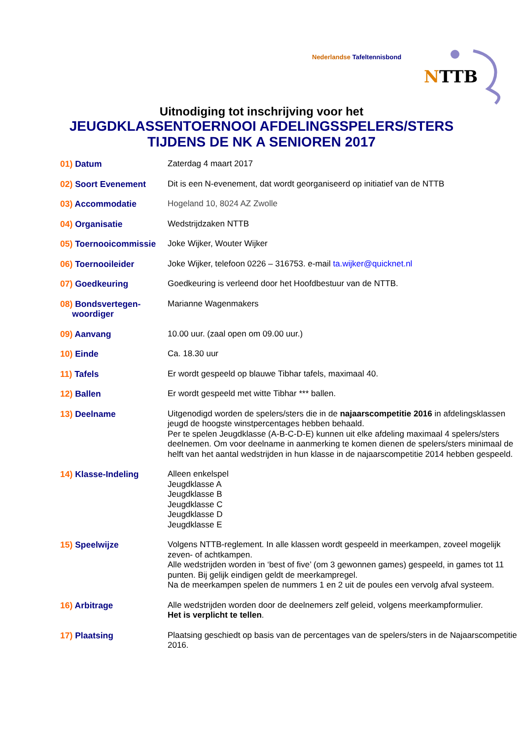Nederlandse Tafeltennisbond
NTTB
Uitnodiging tot inschrijving voor het
JEUGDKLASSENTOERNOOI AFDELINGSSPELERS/STERS
TIJDENS DE NK A SENIOREN 2017
01) Datum Zaterdag 4 maart 2017
02) Soort Evenement Dit is een N-evenement, dat wordt georganiseerd op initiatief van de NTTB
03) Accommodatie Hogeland 10, 8024 AZ Zwolle
04) Organisatie Wedstrijdzaken NTTB
05) Toernooicommissie
Joke Wijker, Wouter Wijker
06) Toernooileider Joke Wijker, telefoon 0226 – 316753. e-mail ta.wijker@quicknet.nl
07) Goedkeuring Goedkeuring is verleend door het Hoofdbestuur van de NTTB.
08) Bondsvertegen-
woordiger
Marianne Wagenmakers
09) Aanvang 10.00 uur. (zaal open om 09.00 uur.)
10) Einde Ca. 18.30 uur
11) Tafels Er wordt gespeeld op blauwe Tibhar tafels, maximaal 40.
12) Ballen Er wordt gespeeld met witte Tibhar *** ballen.
13) Deelname Uitgenodigd worden de spelers/sters die in de najaarscompetitie 2016 in afdelingsklassen jeugd de hoogste winstpercentages hebben behaald.
Per te spelen Jeugdklasse (A-B-C-D-E) kunnen uit elke afdeling maximaal 4 spelers/sters deelnemen. Om voor deelname in aanmerking te komen dienen de spelers/sters minimaal de helft van het aantal wedstrijden in hun klasse in de najaarscompetitie 2014 hebben gespeeld.
14) Klasse-Indeling Alleen enkelspel
Jeugdklasse A
Jeugdklasse B
Jeugdklasse C
Jeugdklasse D
Jeugdklasse E
15) Speelwijze Volgens NTTB-reglement. In alle klassen wordt gespeeld in meerkampen, zoveel mogelijk zeven- of achtkampen.
Alle wedstrijden worden in ‘best of five’ (om 3 gewonnen games) gespeeld, in games tot 11 punten. Bij gelijk eindigen geldt de meerkampregel.
Na de meerkampen spelen de nummers 1 en 2 uit de poules een vervolg afval systeem.
16) Arbitrage Alle wedstrijden worden door de deelnemers zelf geleid, volgens meerkampformulier.
Het is verplicht te tellen.
17) Plaatsing Plaatsing geschiedt op basis van de percentages van de spelers/sters in de Najaarscompetitie 2016.